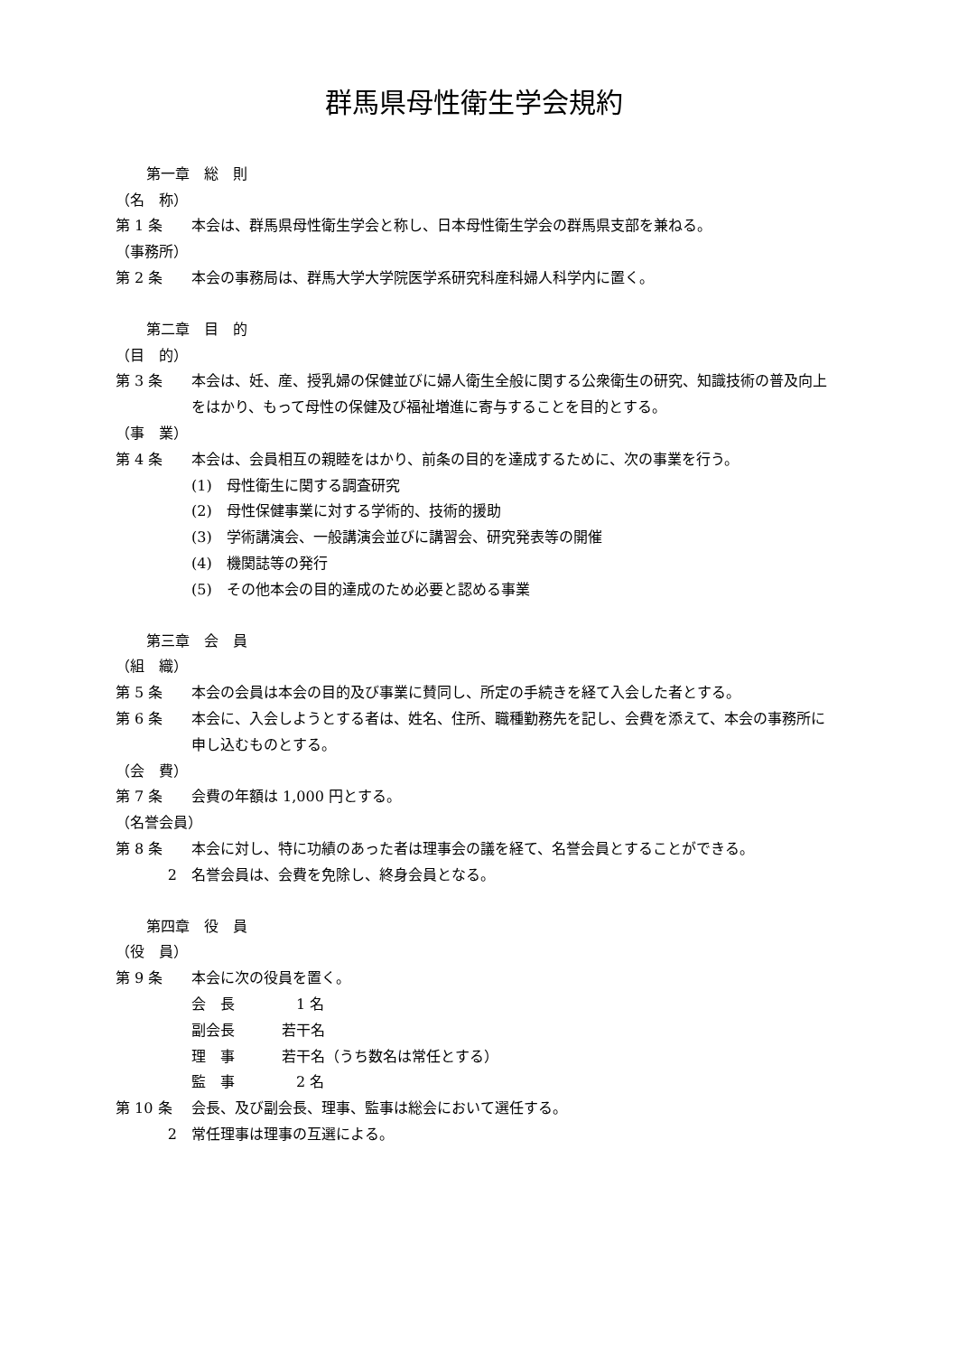群馬県母性衛生学会規約
第一章　総　則
（名　称）
第 1 条 本会は、群馬県母性衛生学会と称し、日本母性衛生学会の群馬県支部を兼ねる。
（事務所）
第 2 条 本会の事務局は、群馬大学大学院医学系研究科産科婦人科学内に置く。
第二章　目　的
（目　的）
第 3 条 本会は、妊、産、授乳婦の保健並びに婦人衛生全般に関する公衆衛生の研究、知識技術の普及向上をはかり、もって母性の保健及び福祉増進に寄与することを目的とする。
（事　業）
第 4 条 本会は、会員相互の親睦をはかり、前条の目的を達成するために、次の事業を行う。
(1)　母性衛生に関する調査研究
(2)　母性保健事業に対する学術的、技術的援助
(3)　学術講演会、一般講演会並びに講習会、研究発表等の開催
(4)　機関誌等の発行
(5)　その他本会の目的達成のため必要と認める事業
第三章　会　員
（組　織）
第 5 条 本会の会員は本会の目的及び事業に賛同し、所定の手続きを経て入会した者とする。
第 6 条 本会に、入会しようとする者は、姓名、住所、職種勤務先を記し、会費を添えて、本会の事務所に申し込むものとする。
（会　費）
第 7 条 会費の年額は 1,000 円とする。
（名誉会員）
第 8 条 本会に対し、特に功績のあった者は理事会の議を経て、名誉会員とすることができる。
2 名誉会員は、会費を免除し、終身会員となる。
第四章　役　員
（役　員）
第 9 条 本会に次の役員を置く。
会　長　1 名
副会長 若干名
理　事 若干名（うち数名は常任とする）
監　事　2 名
第 10 条 会長、及び副会長、理事、監事は総会において選任する。
2 常任理事は理事の互選による。